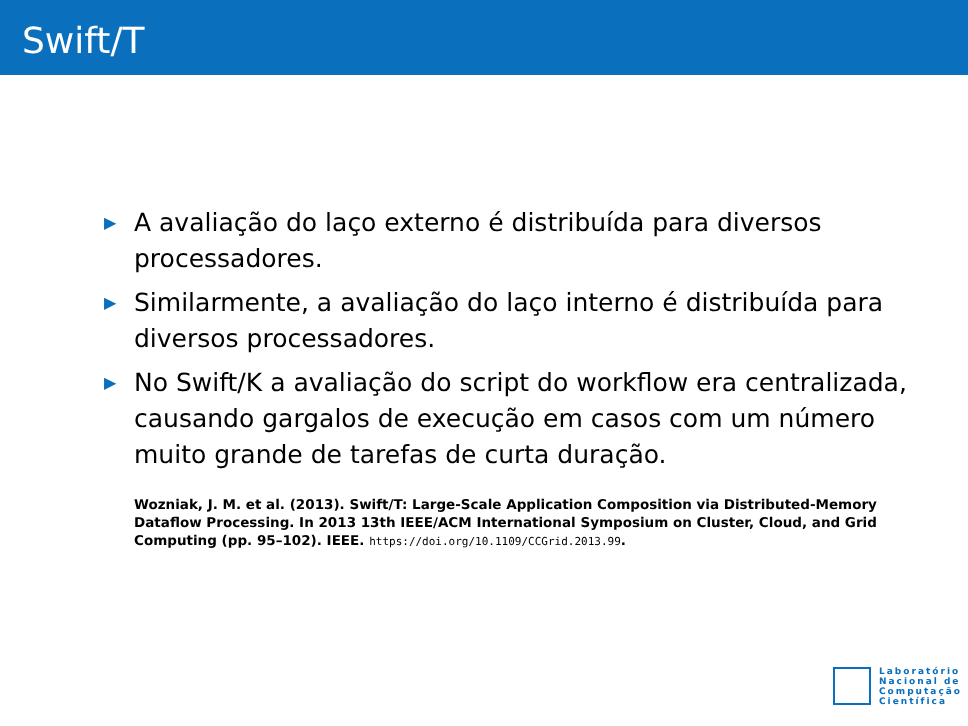Swift/T
▶ A avaliação do laço externo é distribuída para diversos processadores.
▶ Similarmente, a avaliação do laço interno é distribuída para diversos processadores.
▶ No Swift/K a avaliação do script do workflow era centralizada, causando gargalos de execução em casos com um número muito grande de tarefas de curta duração.
Wozniak, J. M. et al. (2013). Swift/T: Large-Scale Application Composition via Distributed-Memory Dataflow Processing. In 2013 13th IEEE/ACM International Symposium on Cluster, Cloud, and Grid Computing (pp. 95–102). IEEE. https://doi.org/10.1109/CCGrid.2013.99.
Laboratório
Nacional de
Computação
Científica